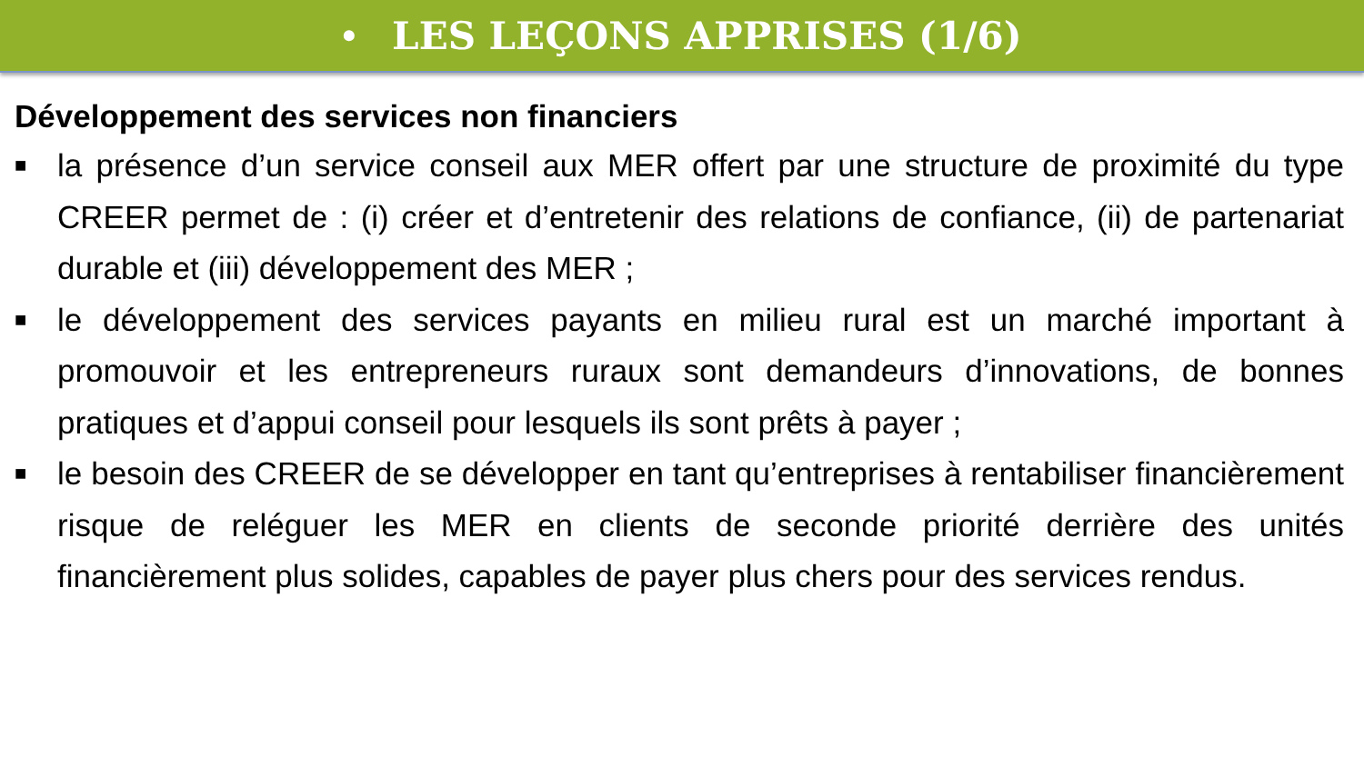• LES LEÇONS APPRISES (1/6)
Développement des services non financiers
■ la présence d’un service conseil aux MER offert par une structure de proximité du type CREER permet de : (i) créer et d’entretenir des relations de confiance, (ii) de partenariat durable et (iii) développement des MER ;
■ le développement des services payants en milieu rural est un marché important à promouvoir et les entrepreneurs ruraux sont demandeurs d’innovations, de bonnes pratiques et d’appui conseil pour lesquels ils sont prêts à payer ;
■ le besoin des CREER de se développer en tant qu’entreprises à rentabiliser financièrement risque de reléguer les MER en clients de seconde priorité derrière des unités financièrement plus solides, capables de payer plus chers pour des services rendus.